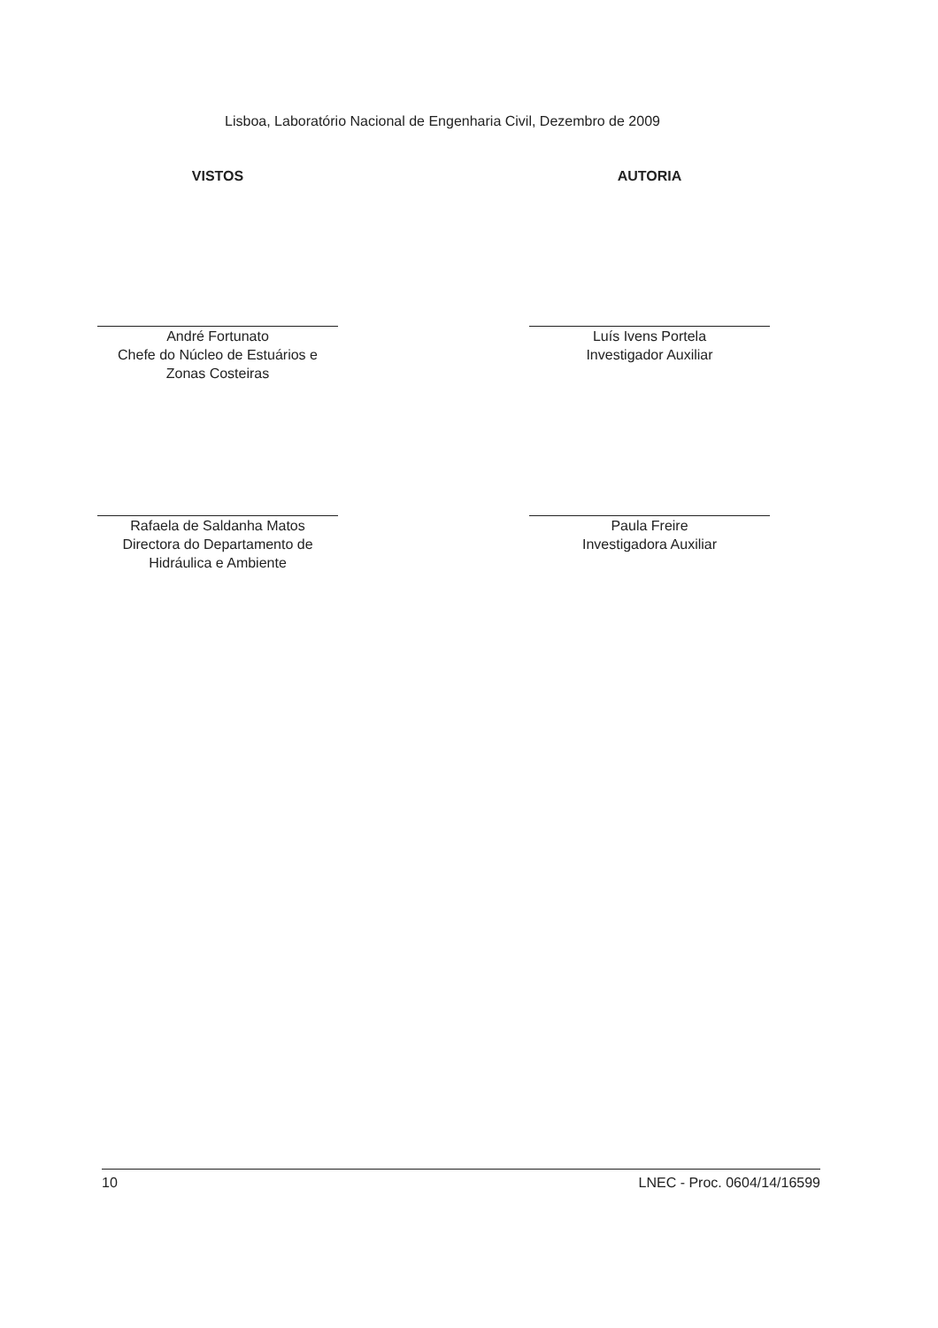Lisboa, Laboratório Nacional de Engenharia Civil, Dezembro de 2009
VISTOS
André Fortunato
Chefe do Núcleo de Estuários e
Zonas Costeiras
Rafaela de Saldanha Matos
Directora do Departamento de
Hidráulica e Ambiente
AUTORIA
Luís Ivens Portela
Investigador Auxiliar
Paula Freire
Investigadora Auxiliar
10 LNEC - Proc. 0604/14/16599